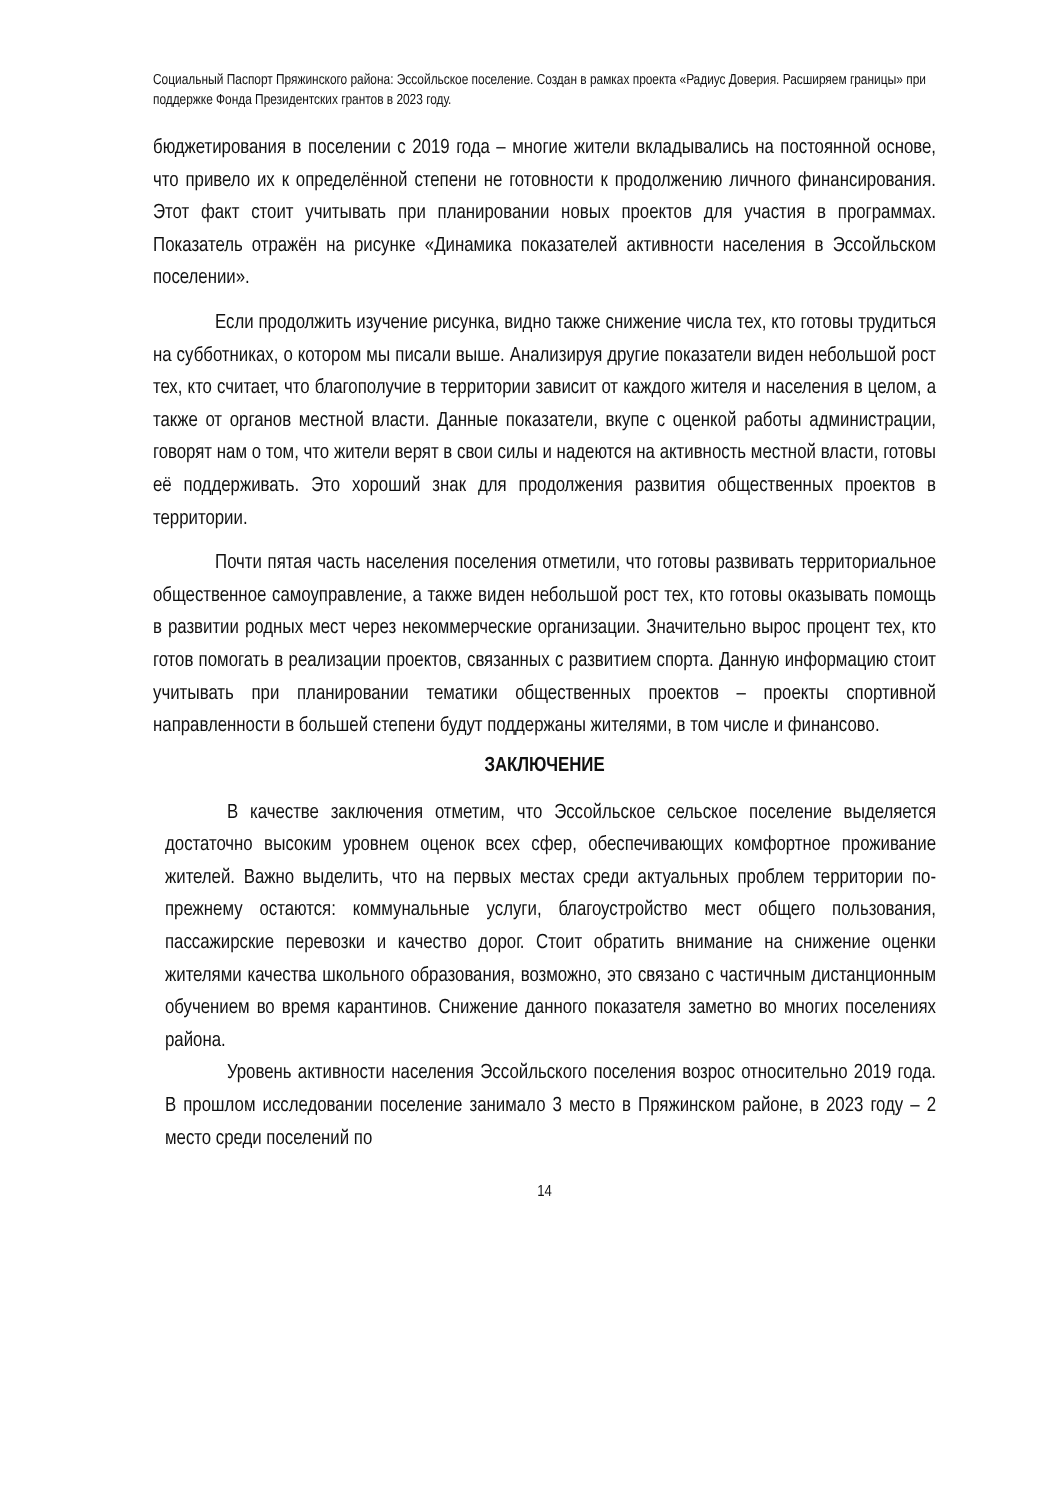Социальный Паспорт Пряжинского района: Эссойльское поселение. Создан в рамках проекта «Радиус Доверия. Расширяем границы» при поддержке Фонда Президентских грантов в 2023 году.
бюджетирования в поселении с 2019 года – многие жители вкладывались на постоянной основе, что привело их к определённой степени не готовности к продолжению личного финансирования. Этот факт стоит учитывать при планировании новых проектов для участия в программах. Показатель отражён на рисунке «Динамика показателей активности населения в Эссойльском поселении».
Если продолжить изучение рисунка, видно также снижение числа тех, кто готовы трудиться на субботниках, о котором мы писали выше. Анализируя другие показатели виден небольшой рост тех, кто считает, что благополучие в территории зависит от каждого жителя и населения в целом, а также от органов местной власти. Данные показатели, вкупе с оценкой работы администрации, говорят нам о том, что жители верят в свои силы и надеются на активность местной власти, готовы её поддерживать. Это хороший знак для продолжения развития общественных проектов в территории.
Почти пятая часть населения поселения отметили, что готовы развивать территориальное общественное самоуправление, а также виден небольшой рост тех, кто готовы оказывать помощь в развитии родных мест через некоммерческие организации. Значительно вырос процент тех, кто готов помогать в реализации проектов, связанных с развитием спорта. Данную информацию стоит учитывать при планировании тематики общественных проектов – проекты спортивной направленности в большей степени будут поддержаны жителями, в том числе и финансово.
ЗАКЛЮЧЕНИЕ
В качестве заключения отметим, что Эссойльское сельское поселение выделяется достаточно высоким уровнем оценок всех сфер, обеспечивающих комфортное проживание жителей. Важно выделить, что на первых местах среди актуальных проблем территории по-прежнему остаются: коммунальные услуги, благоустройство мест общего пользования, пассажирские перевозки и качество дорог. Стоит обратить внимание на снижение оценки жителями качества школьного образования, возможно, это связано с частичным дистанционным обучением во время карантинов. Снижение данного показателя заметно во многих поселениях района.
Уровень активности населения Эссойльского поселения возрос относительно 2019 года. В прошлом исследовании поселение занимало 3 место в Пряжинском районе, в 2023 году – 2 место среди поселений по
14